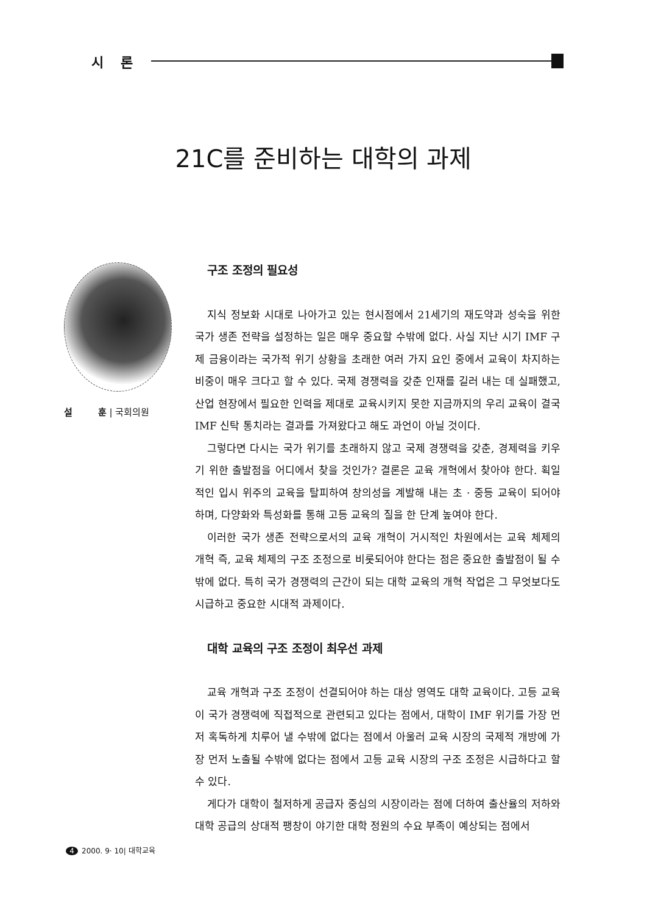시 론
21C를 준비하는 대학의 과제
설 훈 | 국회의원
구조 조정의 필요성
지식 정보화 시대로 나아가고 있는 현시점에서 21세기의 재도약과 성숙을 위한 국가 생존 전략을 설정하는 일은 매우 중요할 수밖에 없다. 사실 지난 시기 IMF 구제 금융이라는 국가적 위기 상황을 초래한 여러 가지 요인 중에서 교육이 차지하는 비중이 매우 크다고 할 수 있다. 국제 경쟁력을 갖춘 인재를 길러 내는 데 실패했고, 산업 현장에서 필요한 인력을 제대로 교육시키지 못한 지금까지의 우리 교육이 결국 IMF 신탁 통치라는 결과를 가져왔다고 해도 과언이 아닐 것이다.
그렇다면 다시는 국가 위기를 초래하지 않고 국제 경쟁력을 갖춘, 경제력을 키우기 위한 출발점을 어디에서 찾을 것인가? 결론은 교육 개혁에서 찾아야 한다. 획일적인 입시 위주의 교육을 탈피하여 창의성을 계발해 내는 초 · 중등 교육이 되어야 하며, 다양화와 특성화를 통해 고등 교육의 질을 한 단계 높여야 한다.
이러한 국가 생존 전략으로서의 교육 개혁이 거시적인 차원에서는 교육 체제의 개혁 즉, 교육 체제의 구조 조정으로 비롯되어야 한다는 점은 중요한 출발점이 될 수밖에 없다. 특히 국가 경쟁력의 근간이 되는 대학 교육의 개혁 작업은 그 무엇보다도 시급하고 중요한 시대적 과제이다.
대학 교육의 구조 조정이 최우선 과제
교육 개혁과 구조 조정이 선결되어야 하는 대상 영역도 대학 교육이다. 고등 교육이 국가 경쟁력에 직접적으로 관련되고 있다는 점에서, 대학이 IMF 위기를 가장 먼저 혹독하게 치루어 낼 수밖에 없다는 점에서 아울러 교육 시장의 국제적 개방에 가장 먼저 노출될 수밖에 없다는 점에서 고등 교육 시장의 구조 조정은 시급하다고 할 수 있다.
게다가 대학이 철저하게 공급자 중심의 시장이라는 점에 더하여 출산율의 저하와 대학 공급의 상대적 팽창이 야기한 대학 정원의 수요 부족이 예상되는 점에서
4 2000. 9· 10| 대학교육